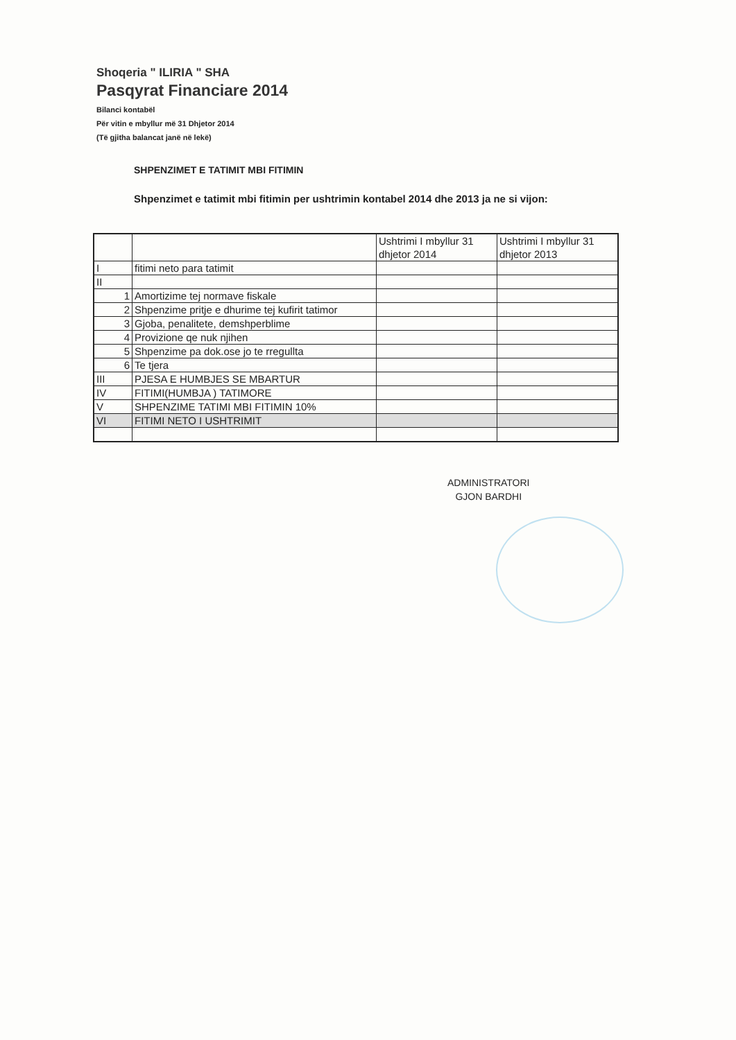Shoqeria " ILIRIA " SHA
Pasqyrat Financiare 2014
Bilanci kontabël
Për vitin e mbyllur më 31 Dhjetor 2014
(Të gjitha balancat janë në lekë)
SHPENZIMET E TATIMIT MBI FITIMIN
Shpenzimet e tatimit mbi fitimin per ushtrimin kontabel 2014 dhe 2013 ja ne si vijon:
| | | Ushtrimi I mbyllur 31 dhjetor 2014 | Ushtrimi I mbyllur 31 dhjetor 2013 |
| I | fitimi neto para tatimit | | |
| II | | | |
| 1 | Amortizime tej normave fiskale | | |
| 2 | Shpenzime pritje e dhurime tej kufirit tatimor | | |
| 3 | Gjoba, penalitete, demshperblime | | |
| 4 | Provizione qe nuk njihen | | |
| 5 | Shpenzime pa dok.ose jo te rregullta | | |
| 6 | Te tjera | | |
| III | PJESA E HUMBJES SE MBARTUR | | |
| IV | FITIMI(HUMBJA ) TATIMORE | | |
| V | SHPENZIME TATIMI MBI FITIMIN 10% | | |
| VI | FITIMI NETO I USHTRIMIT | | |
ADMINISTRATORI
GJON BARDHI